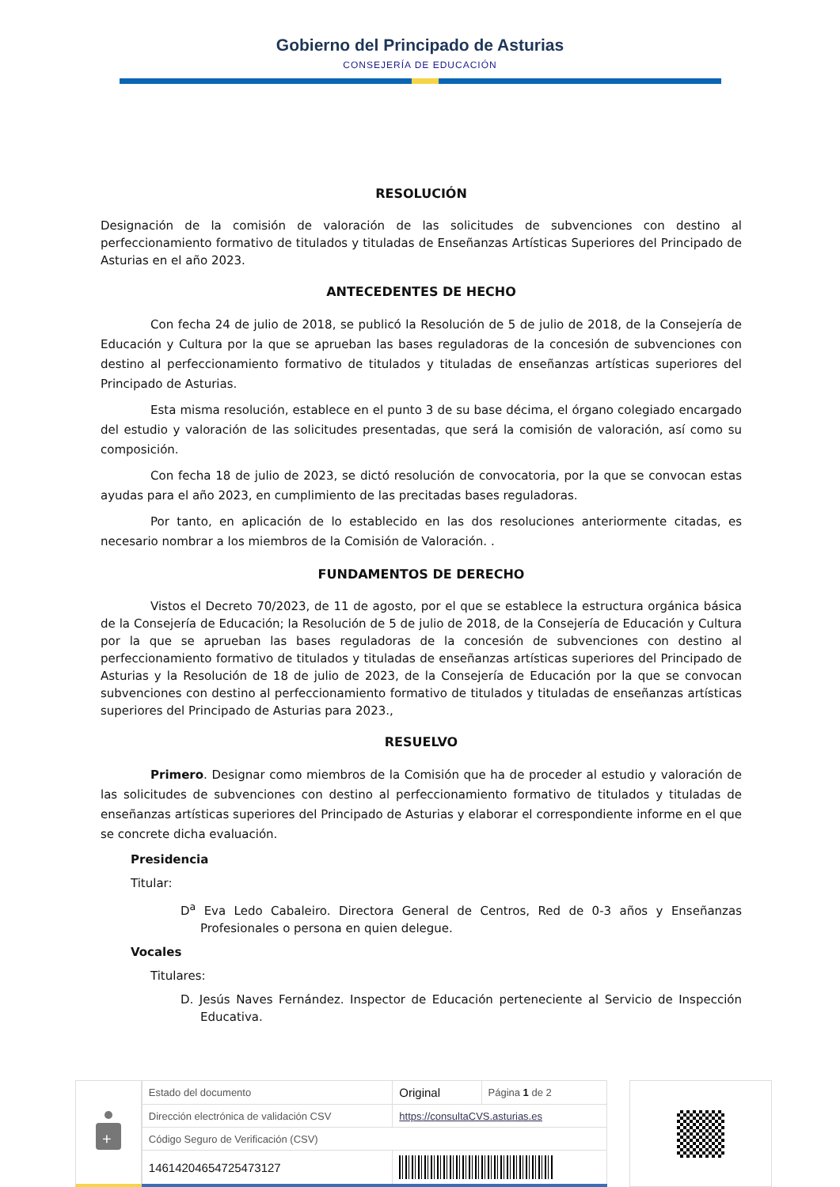Gobierno del Principado de Asturias
CONSEJERÍA DE EDUCACIÓN
RESOLUCIÓN
Designación de la comisión de valoración de las solicitudes de subvenciones con destino al perfeccionamiento formativo de titulados y tituladas de Enseñanzas Artísticas Superiores del Principado de Asturias en el año 2023.
ANTECEDENTES DE HECHO
Con fecha 24 de julio de 2018, se publicó la Resolución de 5 de julio de 2018, de la Consejería de Educación y Cultura por la que se aprueban las bases reguladoras de la concesión de subvenciones con destino al perfeccionamiento formativo de titulados y tituladas de enseñanzas artísticas superiores del Principado de Asturias.
Esta misma resolución, establece en el punto 3 de su base décima, el órgano colegiado encargado del estudio y valoración de las solicitudes presentadas, que será la comisión de valoración, así como su composición.
Con fecha 18 de julio de 2023, se dictó resolución de convocatoria, por la que se convocan estas ayudas para el año 2023, en cumplimiento de las precitadas bases reguladoras.
Por tanto, en aplicación de lo establecido en las dos resoluciones anteriormente citadas, es necesario nombrar a los miembros de la Comisión de Valoración. .
FUNDAMENTOS DE DERECHO
Vistos el Decreto 70/2023, de 11 de agosto, por el que se establece la estructura orgánica básica de la Consejería de Educación; la Resolución de 5 de julio de 2018, de la Consejería de Educación y Cultura por la que se aprueban las bases reguladoras de la concesión de subvenciones con destino al perfeccionamiento formativo de titulados y tituladas de enseñanzas artísticas superiores del Principado de Asturias y la Resolución de 18 de julio de 2023, de la Consejería de Educación por la que se convocan subvenciones con destino al perfeccionamiento formativo de titulados y tituladas de enseñanzas artísticas superiores del Principado de Asturias para 2023.,
RESUELVO
Primero. Designar como miembros de la Comisión que ha de proceder al estudio y valoración de las solicitudes de subvenciones con destino al perfeccionamiento formativo de titulados y tituladas de enseñanzas artísticas superiores del Principado de Asturias y elaborar el correspondiente informe en el que se concrete dicha evaluación.
Presidencia
Titular:
D<sup>a</sup> Eva Ledo Cabaleiro. Directora General de Centros, Red de 0-3 años y Enseñanzas Profesionales o persona en quien delegue.
Vocales
Titulares:
D. Jesús Naves Fernández. Inspector de Educación perteneciente al Servicio de Inspección Educativa.
+
| Estado del documento | Original | Página 1 de 2 |
| Dirección electrónica de validación CSV | https://consultaCVS.asturias.es | |
| Código Seguro de Verificación (CSV) | | |
| 14614204654725473127 | | |